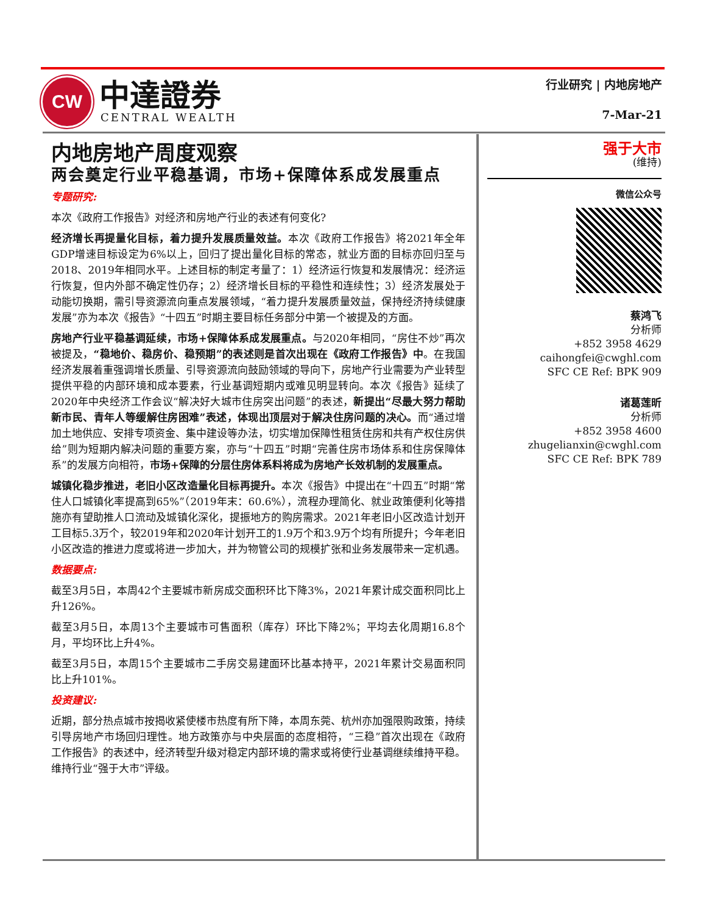CW
中達證券
CENTRAL WEALTH
行业研究 | 内地房地产
7-Mar-21
内地房地产周度观察
两会奠定行业平稳基调，市场+保障体系成发展重点
专题研究:
本次《政府工作报告》对经济和房地产行业的表述有何变化?
经济增长再提量化目标，着力提升发展质量效益。本次《政府工作报告》将2021年全年GDP增速目标设定为6%以上，回归了提出量化目标的常态，就业方面的目标亦回归至与2018、2019年相同水平。上述目标的制定考量了：1）经济运行恢复和发展情况：经济运行恢复，但内外部不确定性仍存；2）经济增长目标的平稳性和连续性；3）经济发展处于动能切换期，需引导资源流向重点发展领域，“着力提升发展质量效益，保持经济持续健康发展”亦为本次《报告》“十四五”时期主要目标任务部分中第一个被提及的方面。
房地产行业平稳基调延续，市场+保障体系成发展重点。与2020年相同，“房住不炒”再次被提及，“稳地价、稳房价、稳预期”的表述则是首次出现在《政府工作报告》中。在我国经济发展着重强调增长质量、引导资源流向鼓励领域的导向下，房地产行业需要为产业转型提供平稳的内部环境和成本要素，行业基调短期内或难见明显转向。本次《报告》延续了2020年中央经济工作会议“解决好大城市住房突出问题”的表述，新提出“尽最大努力帮助新市民、青年人等缓解住房困难”表述，体现出顶层对于解决住房问题的决心。而“通过增加土地供应、安排专项资金、集中建设等办法，切实增加保障性租赁住房和共有产权住房供给”则为短期内解决问题的重要方案，亦与“十四五”时期“完善住房市场体系和住房保障体系”的发展方向相符，市场+保障的分层住房体系料将成为房地产长效机制的发展重点。
城镇化稳步推进，老旧小区改造量化目标再提升。本次《报告》中提出在“十四五”时期“常住人口城镇化率提高到65%”（2019年末：60.6%），流程办理简化、就业政策便利化等措施亦有望助推人口流动及城镇化深化，提振地方的购房需求。2021年老旧小区改造计划开工目标5.3万个，较2019年和2020年计划开工的1.9万个和3.9万个均有所提升；今年老旧小区改造的推进力度或将进一步加大，并为物管公司的规模扩张和业务发展带来一定机遇。
数据要点:
截至3月5日，本周42个主要城市新房成交面积环比下降3%，2021年累计成交面积同比上升126%。
截至3月5日，本周13个主要城市可售面积（库存）环比下降2%；平均去化周期16.8个月，平均环比上升4%。
截至3月5日，本周15个主要城市二手房交易建面环比基本持平，2021年累计交易面积同比上升101%。
投资建议:
近期，部分热点城市按揭收紧使楼市热度有所下降，本周东莞、杭州亦加强限购政策，持续引导房地产市场回归理性。地方政策亦与中央层面的态度相符，“三稳”首次出现在《政府工作报告》的表述中，经济转型升级对稳定内部环境的需求或将使行业基调继续维持平稳。维持行业“强于大市”评级。
强于大市
(维持)
微信公众号
蔡鸿飞
分析师
+852 3958 4629
caihongfei@cwghl.com
SFC CE Ref: BPK 909
诸葛莲昕
分析师
+852 3958 4600
zhugelianxin@cwghl.com
SFC CE Ref: BPK 789